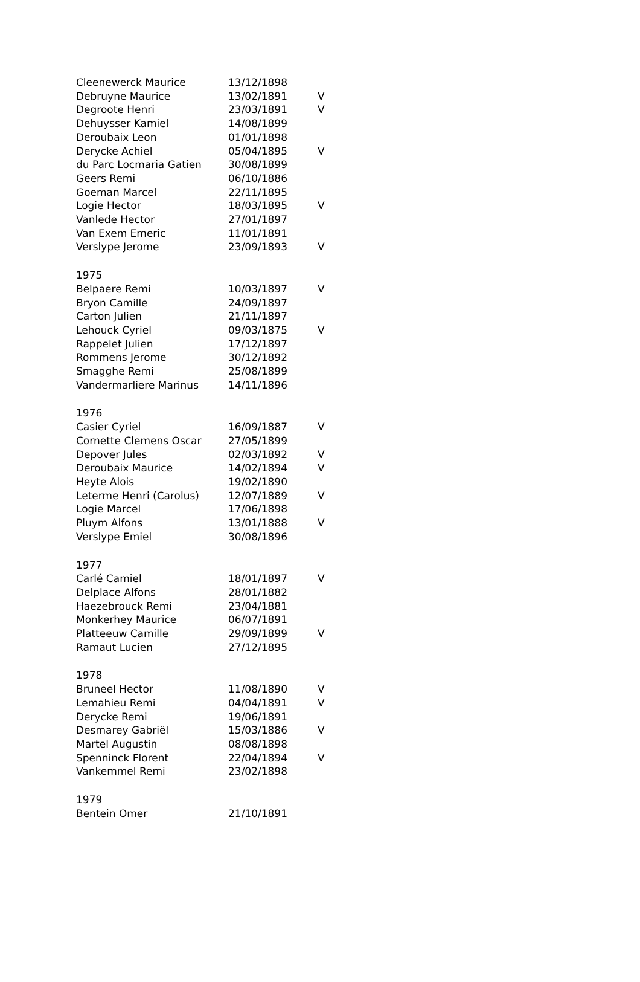| Cleenewerck Maurice | 13/12/1898 | |
| Debruyne Maurice | 13/02/1891 | V |
| Degroote Henri | 23/03/1891 | V |
| Dehuysser Kamiel | 14/08/1899 | |
| Deroubaix Leon | 01/01/1898 | |
| Derycke Achiel | 05/04/1895 | V |
| du Parc Locmaria Gatien | 30/08/1899 | |
| Geers Remi | 06/10/1886 | |
| Goeman Marcel | 22/11/1895 | |
| Logie Hector | 18/03/1895 | V |
| Vanlede Hector | 27/01/1897 | |
| Van Exem Emeric | 11/01/1891 | |
| Verslype Jerome | 23/09/1893 | V |
| 1975 | | |
| Belpaere Remi | 10/03/1897 | V |
| Bryon Camille | 24/09/1897 | |
| Carton Julien | 21/11/1897 | |
| Lehouck Cyriel | 09/03/1875 | V |
| Rappelet Julien | 17/12/1897 | |
| Rommens Jerome | 30/12/1892 | |
| Smagghe Remi | 25/08/1899 | |
| Vandermarliere Marinus | 14/11/1896 | |
| 1976 | | |
| Casier Cyriel | 16/09/1887 | V |
| Cornette Clemens Oscar | 27/05/1899 | |
| Depover Jules | 02/03/1892 | V |
| Deroubaix Maurice | 14/02/1894 | V |
| Heyte Alois | 19/02/1890 | |
| Leterme Henri (Carolus) | 12/07/1889 | V |
| Logie Marcel | 17/06/1898 | |
| Pluym Alfons | 13/01/1888 | V |
| Verslype Emiel | 30/08/1896 | |
| 1977 | | |
| Carlé Camiel | 18/01/1897 | V |
| Delplace Alfons | 28/01/1882 | |
| Haezebrouck Remi | 23/04/1881 | |
| Monkerhey Maurice | 06/07/1891 | |
| Platteeuw Camille | 29/09/1899 | V |
| Ramaut Lucien | 27/12/1895 | |
| 1978 | | |
| Bruneel Hector | 11/08/1890 | V |
| Lemahieu Remi | 04/04/1891 | V |
| Derycke Remi | 19/06/1891 | |
| Desmarey Gabriël | 15/03/1886 | V |
| Martel Augustin | 08/08/1898 | |
| Spenninck Florent | 22/04/1894 | V |
| Vankemmel Remi | 23/02/1898 | |
| 1979 | | |
| Bentein Omer | 21/10/1891 | |